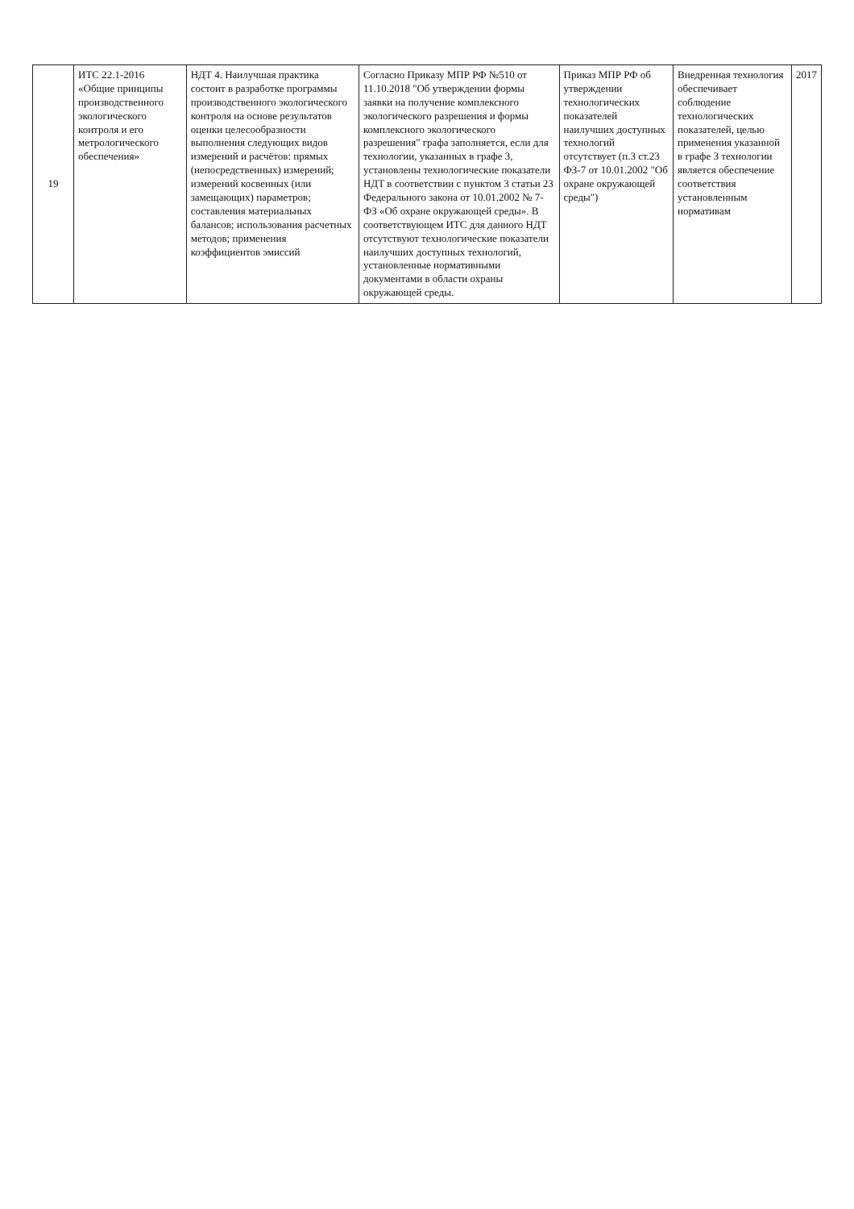| 19 | ИТС 22.1-2016 «Общие принципы производственного экологического контроля и его метрологического обеспечения» | НДТ 4. Наилучшая практика состоит в разработке программы производственного экологического контроля на основе результатов оценки целесообразности выполнения следующих видов измерений и расчётов: прямых (непосредственных) измерений; измерений косвенных (или замещающих) параметров; составления материальных балансов; использования расчетных методов; применения коэффициентов эмиссий | Согласно Приказу МПР РФ №510 от 11.10.2018 "Об утверждении формы заявки на получение комплексного экологического разрешения и формы комплексного экологического разрешения" графа заполняется, если для технологии, указанных в графе 3, установлены технологические показатели НДТ в соответствии с пунктом 3 статьи 23 Федерального закона от 10.01.2002 № 7-ФЗ «Об охране окружающей среды». В соответствующем ИТС для данного НДТ отсутствуют технологические показатели наилучших доступных технологий, установленные нормативными документами в области охраны окружающей среды. | Приказ МПР РФ об утверждении технологических показателей наилучших доступных технологий отсутствует (п.3 ст.23 ФЗ-7 от 10.01.2002 "Об охране окружающей среды") | Внедренная технология обеспечивает соблюдение технологических показателей, целью применения указанной в графе 3 технологии является обеспечение соответствия установленным нормативам | 2017 |